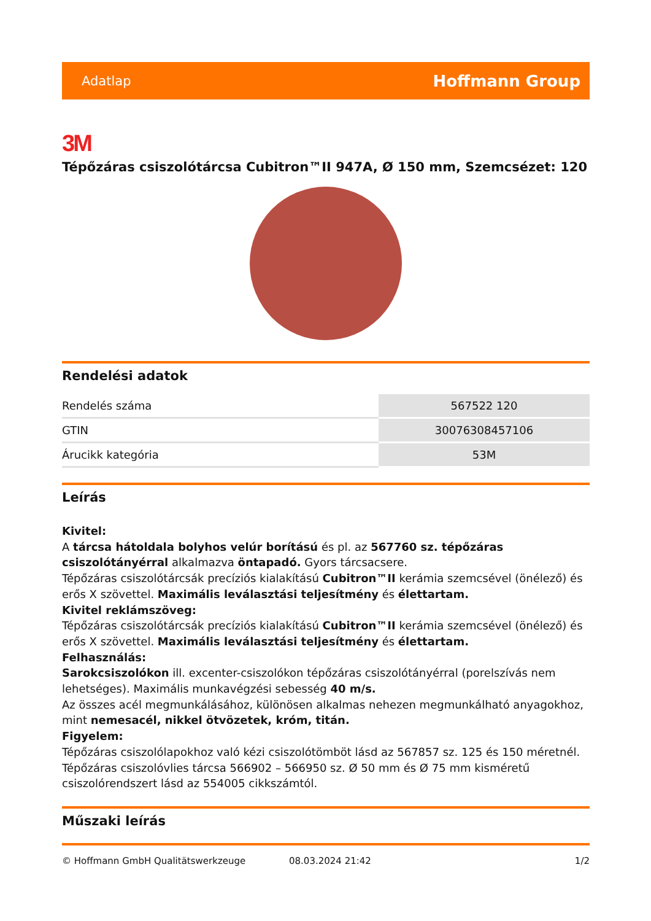Adatlap Hoffmann Group
3M
Tépőzáras csiszolótárcsa Cubitron™II 947A, Ø 150 mm, Szemcsézet: 120
Rendelési adatok
| Rendelés száma | 567522 120 |
| GTIN | 30076308457106 |
| Árucikk kategória | 53M |
Leírás
Kivitel:
A tárcsa hátoldala bolyhos velúr borítású és pl. az 567760 sz. tépőzáras csiszolótányérral alkalmazva öntapadó. Gyors tárcsacsere.
Tépőzáras csiszolótárcsák precíziós kialakítású Cubitron™II kerámia szemcsével (önélező) és erős X szövettel. Maximális leválasztási teljesítmény és élettartam.
Kivitel reklámszöveg:
Tépőzáras csiszolótárcsák precíziós kialakítású Cubitron™II kerámia szemcsével (önélező) és erős X szövettel. Maximális leválasztási teljesítmény és élettartam.
Felhasználás:
Sarokcsiszolókon ill. excenter-csiszolókon tépőzáras csiszolótányérral (porelszívás nem lehetséges). Maximális munkavégzési sebesség 40 m/s.
Az összes acél megmunkálásához, különösen alkalmas nehezen megmunkálható anyagokhoz, mint nemesacél, nikkel ötvözetek, króm, titán.
Figyelem:
Tépőzáras csiszolólapokhoz való kézi csiszolótömböt lásd az 567857 sz. 125 és 150 méretnél.
Tépőzáras csiszolóvlies tárcsa 566902 – 566950 sz. Ø 50 mm és Ø 75 mm kisméretű csiszolórendszert lásd az 554005 cikkszámtól.
Műszaki leírás
© Hoffmann GmbH Qualitätswerkzeuge 08.03.2024 21:42 1/2